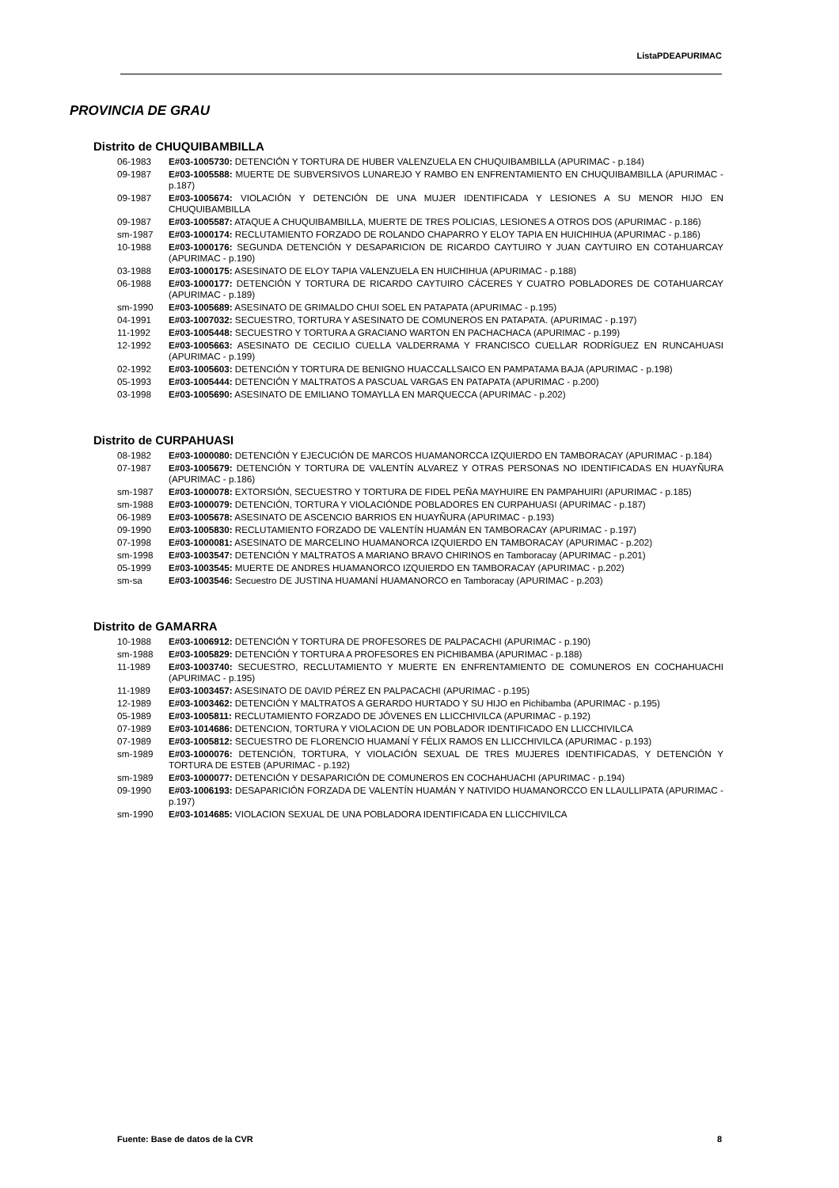ListaPDEAPURIMAC
PROVINCIA DE GRAU
Distrito de CHUQUIBAMBILLA
06-1983 E#03-1005730: DETENCIÓN Y TORTURA DE HUBER VALENZUELA EN CHUQUIBAMBILLA (APURIMAC - p.184)
09-1987 E#03-1005588: MUERTE DE SUBVERSIVOS LUNAREJO Y RAMBO EN ENFRENTAMIENTO EN CHUQUIBAMBILLA (APURIMAC - p.187)
09-1987 E#03-1005674: VIOLACIÓN Y DETENCIÓN DE UNA MUJER IDENTIFICADA Y LESIONES A SU MENOR HIJO EN CHUQUIBAMBILLA
09-1987 E#03-1005587: ATAQUE A CHUQUIBAMBILLA, MUERTE DE TRES POLICIAS, LESIONES A OTROS DOS (APURIMAC - p.186)
sm-1987 E#03-1000174: RECLUTAMIENTO FORZADO DE ROLANDO CHAPARRO Y ELOY TAPIA EN HUICHIHUA (APURIMAC - p.186)
10-1988 E#03-1000176: SEGUNDA DETENCIÓN Y DESAPARICION DE RICARDO CAYTUIRO Y JUAN CAYTUIRO EN COTAHUARCAY (APURIMAC - p.190)
03-1988 E#03-1000175: ASESINATO DE ELOY TAPIA VALENZUELA EN HUICHIHUA (APURIMAC - p.188)
06-1988 E#03-1000177: DETENCIÓN Y TORTURA DE RICARDO CAYTUIRO CÁCERES Y CUATRO POBLADORES DE COTAHUARCAY (APURIMAC - p.189)
sm-1990 E#03-1005689: ASESINATO DE GRIMALDO CHUI SOEL EN PATAPATA (APURIMAC - p.195)
04-1991 E#03-1007032: SECUESTRO, TORTURA Y ASESINATO DE COMUNEROS EN PATAPATA. (APURIMAC - p.197)
11-1992 E#03-1005448: SECUESTRO Y TORTURA A GRACIANO WARTON EN PACHACHACA (APURIMAC - p.199)
12-1992 E#03-1005663: ASESINATO DE CECILIO CUELLA VALDERRAMA Y FRANCISCO CUELLAR RODRÍGUEZ EN RUNCAHUASI (APURIMAC - p.199)
02-1992 E#03-1005603: DETENCIÓN Y TORTURA DE BENIGNO HUACCALLSAICO EN PAMPATAMA BAJA (APURIMAC - p.198)
05-1993 E#03-1005444: DETENCIÓN Y MALTRATOS A PASCUAL VARGAS EN PATAPATA (APURIMAC - p.200)
03-1998 E#03-1005690: ASESINATO DE EMILIANO TOMAYLLA EN MARQUECCA (APURIMAC - p.202)
Distrito de CURPAHUASI
08-1982 E#03-1000080: DETENCIÓN Y EJECUCIÓN DE MARCOS HUAMANORCCA IZQUIERDO EN TAMBORACAY (APURIMAC - p.184)
07-1987 E#03-1005679: DETENCIÓN Y TORTURA DE VALENTÍN ALVAREZ Y OTRAS PERSONAS NO IDENTIFICADAS EN HUAYÑURA (APURIMAC - p.186)
sm-1987 E#03-1000078: EXTORSIÓN, SECUESTRO Y TORTURA DE FIDEL PEÑA MAYHUIRE EN PAMPAHUIRI (APURIMAC - p.185)
sm-1988 E#03-1000079: DETENCIÓN, TORTURA Y VIOLACIÓNDE POBLADORES EN CURPAHUASI (APURIMAC - p.187)
06-1989 E#03-1005678: ASESINATO DE ASCENCIO BARRIOS EN HUAYÑURA (APURIMAC - p.193)
09-1990 E#03-1005830: RECLUTAMIENTO FORZADO DE VALENTÍN HUAMÁN EN TAMBORACAY (APURIMAC - p.197)
07-1998 E#03-1000081: ASESINATO DE MARCELINO HUAMANORCA IZQUIERDO EN TAMBORACAY (APURIMAC - p.202)
sm-1998 E#03-1003547: DETENCIÓN Y MALTRATOS A MARIANO BRAVO CHIRINOS en Tamboracay (APURIMAC - p.201)
05-1999 E#03-1003545: MUERTE DE ANDRES HUAMANORCO IZQUIERDO EN TAMBORACAY (APURIMAC - p.202)
sm-sa E#03-1003546: Secuestro DE JUSTINA HUAMANÍ HUAMANORCO en Tamboracay (APURIMAC - p.203)
Distrito de GAMARRA
10-1988 E#03-1006912: DETENCIÓN Y TORTURA DE PROFESORES DE PALPACACHI (APURIMAC - p.190)
sm-1988 E#03-1005829: DETENCIÓN Y TORTURA A PROFESORES EN PICHIBAMBA (APURIMAC - p.188)
11-1989 E#03-1003740: SECUESTRO, RECLUTAMIENTO Y MUERTE EN ENFRENTAMIENTO DE COMUNEROS EN COCHAHUACHI (APURIMAC - p.195)
11-1989 E#03-1003457: ASESINATO DE DAVID PÉREZ EN PALPACACHI (APURIMAC - p.195)
12-1989 E#03-1003462: DETENCIÓN Y MALTRATOS A GERARDO HURTADO Y SU HIJO en Pichibamba (APURIMAC - p.195)
05-1989 E#03-1005811: RECLUTAMIENTO FORZADO DE JÓVENES EN LLICCHIVILCA (APURIMAC - p.192)
07-1989 E#03-1014686: DETENCION, TORTURA Y VIOLACION DE UN POBLADOR IDENTIFICADO EN LLICCHIVILCA
07-1989 E#03-1005812: SECUESTRO DE FLORENCIO HUAMANÍ Y FÉLIX RAMOS EN LLICCHIVILCA (APURIMAC - p.193)
sm-1989 E#03-1000076: DETENCIÓN, TORTURA, Y VIOLACIÓN SEXUAL DE TRES MUJERES IDENTIFICADAS, Y DETENCIÓN Y TORTURA DE ESTEB (APURIMAC - p.192)
sm-1989 E#03-1000077: DETENCIÓN Y DESAPARICIÓN DE COMUNEROS EN COCHAHUACHI (APURIMAC - p.194)
09-1990 E#03-1006193: DESAPARICIÓN FORZADA DE VALENTÍN HUAMÁN Y NATIVIDO HUAMANORCCO EN LLAULLIPATA (APURIMAC - p.197)
sm-1990 E#03-1014685: VIOLACION SEXUAL DE UNA POBLADORA IDENTIFICADA EN LLICCHIVILCA
Fuente: Base de datos de la CVR 8